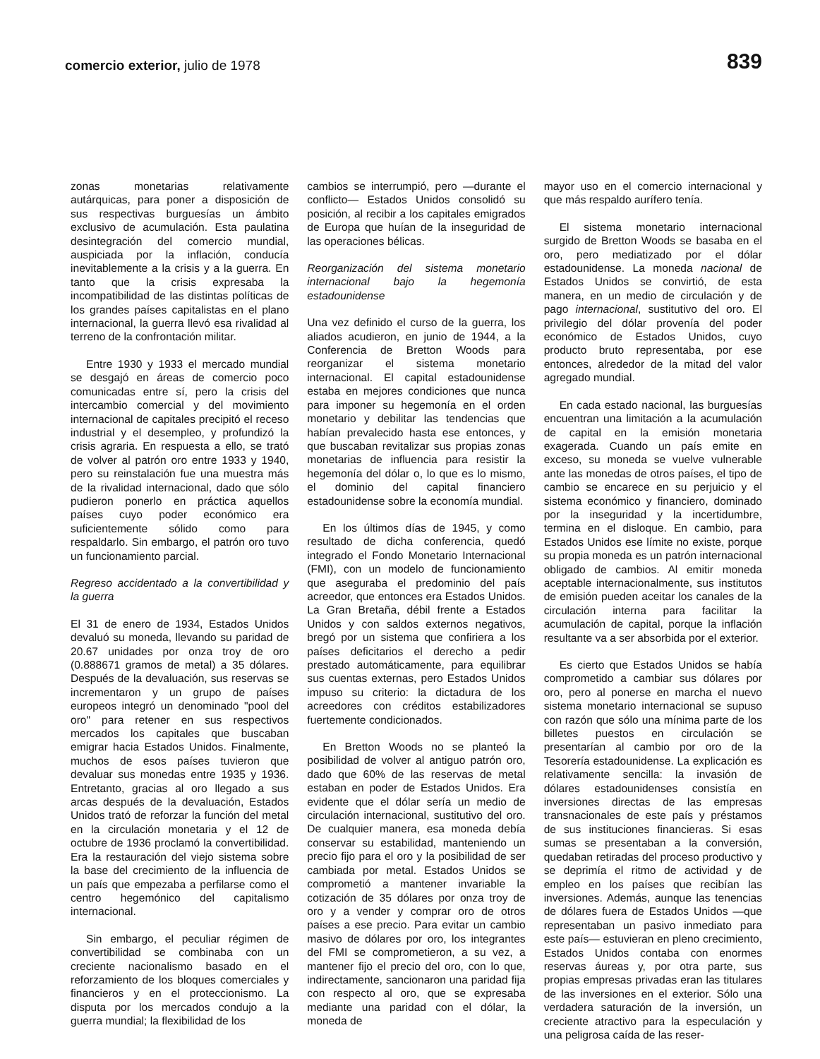comercio exterior, julio de 1978
839
zonas monetarias relativamente autárquicas, para poner a disposición de sus respectivas burguesías un ámbito exclusivo de acumulación. Esta paulatina desintegración del comercio mundial, auspiciada por la inflación, conducía inevitablemente a la crisis y a la guerra. En tanto que la crisis expresaba la incompatibilidad de las distintas políticas de los grandes países capitalistas en el plano internacional, la guerra llevó esa rivalidad al terreno de la confrontación militar.
Entre 1930 y 1933 el mercado mundial se desgajó en áreas de comercio poco comunicadas entre sí, pero la crisis del intercambio comercial y del movimiento internacional de capitales precipitó el receso industrial y el desempleo, y profundizó la crisis agraria. En respuesta a ello, se trató de volver al patrón oro entre 1933 y 1940, pero su reinstalación fue una muestra más de la rivalidad internacional, dado que sólo pudieron ponerlo en práctica aquellos países cuyo poder económico era suficientemente sólido como para respaldarlo. Sin embargo, el patrón oro tuvo un funcionamiento parcial.
Regreso accidentado a la convertibilidad y la guerra
El 31 de enero de 1934, Estados Unidos devaluó su moneda, llevando su paridad de 20.67 unidades por onza troy de oro (0.888671 gramos de metal) a 35 dólares. Después de la devaluación, sus reservas se incrementaron y un grupo de países europeos integró un denominado "pool del oro" para retener en sus respectivos mercados los capitales que buscaban emigrar hacia Estados Unidos. Finalmente, muchos de esos países tuvieron que devaluar sus monedas entre 1935 y 1936. Entretanto, gracias al oro llegado a sus arcas después de la devaluación, Estados Unidos trató de reforzar la función del metal en la circulación monetaria y el 12 de octubre de 1936 proclamó la convertibilidad. Era la restauración del viejo sistema sobre la base del crecimiento de la influencia de un país que empezaba a perfilarse como el centro hegemónico del capitalismo internacional.
Sin embargo, el peculiar régimen de convertibilidad se combinaba con un creciente nacionalismo basado en el reforzamiento de los bloques comerciales y financieros y en el proteccionismo. La disputa por los mercados condujo a la guerra mundial; la flexibilidad de los
cambios se interrumpió, pero —durante el conflicto— Estados Unidos consolidó su posición, al recibir a los capitales emigrados de Europa que huían de la inseguridad de las operaciones bélicas.
Reorganización del sistema monetario internacional bajo la hegemonía estadounidense
Una vez definido el curso de la guerra, los aliados acudieron, en junio de 1944, a la Conferencia de Bretton Woods para reorganizar el sistema monetario internacional. El capital estadounidense estaba en mejores condiciones que nunca para imponer su hegemonía en el orden monetario y debilitar las tendencias que habían prevalecido hasta ese entonces, y que buscaban revitalizar sus propias zonas monetarias de influencia para resistir la hegemonía del dólar o, lo que es lo mismo, el dominio del capital financiero estadounidense sobre la economía mundial.
En los últimos días de 1945, y como resultado de dicha conferencia, quedó integrado el Fondo Monetario Internacional (FMI), con un modelo de funcionamiento que aseguraba el predominio del país acreedor, que entonces era Estados Unidos. La Gran Bretaña, débil frente a Estados Unidos y con saldos externos negativos, bregó por un sistema que confiriera a los países deficitarios el derecho a pedir prestado automáticamente, para equilibrar sus cuentas externas, pero Estados Unidos impuso su criterio: la dictadura de los acreedores con créditos estabilizadores fuertemente condicionados.
En Bretton Woods no se planteó la posibilidad de volver al antiguo patrón oro, dado que 60% de las reservas de metal estaban en poder de Estados Unidos. Era evidente que el dólar sería un medio de circulación internacional, sustitutivo del oro. De cualquier manera, esa moneda debía conservar su estabilidad, manteniendo un precio fijo para el oro y la posibilidad de ser cambiada por metal. Estados Unidos se comprometió a mantener invariable la cotización de 35 dólares por onza troy de oro y a vender y comprar oro de otros países a ese precio. Para evitar un cambio masivo de dólares por oro, los integrantes del FMI se comprometieron, a su vez, a mantener fijo el precio del oro, con lo que, indirectamente, sancionaron una paridad fija con respecto al oro, que se expresaba mediante una paridad con el dólar, la moneda de
mayor uso en el comercio internacional y que más respaldo aurífero tenía.
El sistema monetario internacional surgido de Bretton Woods se basaba en el oro, pero mediatizado por el dólar estadounidense. La moneda nacional de Estados Unidos se convirtió, de esta manera, en un medio de circulación y de pago internacional, sustitutivo del oro. El privilegio del dólar provenía del poder económico de Estados Unidos, cuyo producto bruto representaba, por ese entonces, alrededor de la mitad del valor agregado mundial.
En cada estado nacional, las burguesías encuentran una limitación a la acumulación de capital en la emisión monetaria exagerada. Cuando un país emite en exceso, su moneda se vuelve vulnerable ante las monedas de otros países, el tipo de cambio se encarece en su perjuicio y el sistema económico y financiero, dominado por la inseguridad y la incertidumbre, termina en el disloque. En cambio, para Estados Unidos ese límite no existe, porque su propia moneda es un patrón internacional obligado de cambios. Al emitir moneda aceptable internacionalmente, sus institutos de emisión pueden aceitar los canales de la circulación interna para facilitar la acumulación de capital, porque la inflación resultante va a ser absorbida por el exterior.
Es cierto que Estados Unidos se había comprometido a cambiar sus dólares por oro, pero al ponerse en marcha el nuevo sistema monetario internacional se supuso con razón que sólo una mínima parte de los billetes puestos en circulación se presentarían al cambio por oro de la Tesorería estadounidense. La explicación es relativamente sencilla: la invasión de dólares estadounidenses consistía en inversiones directas de las empresas transnacionales de este país y préstamos de sus instituciones financieras. Si esas sumas se presentaban a la conversión, quedaban retiradas del proceso productivo y se deprimía el ritmo de actividad y de empleo en los países que recibían las inversiones. Además, aunque las tenencias de dólares fuera de Estados Unidos —que representaban un pasivo inmediato para este país— estuvieran en pleno crecimiento, Estados Unidos contaba con enormes reservas áureas y, por otra parte, sus propias empresas privadas eran las titulares de las inversiones en el exterior. Sólo una verdadera saturación de la inversión, un creciente atractivo para la especulación y una peligrosa caída de las reser-